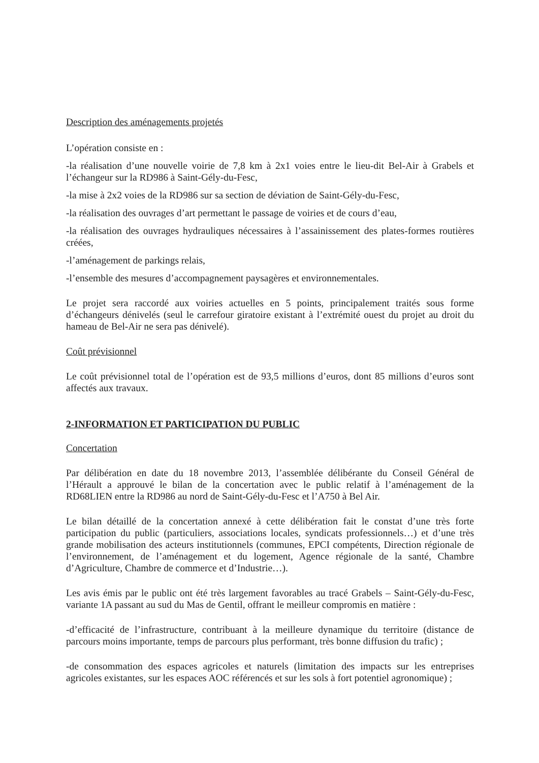Description des aménagements projetés
L’opération consiste en :
-la réalisation d’une nouvelle voirie de 7,8 km à 2x1 voies entre le lieu-dit Bel-Air à Grabels et l’échangeur sur la RD986 à Saint-Gély-du-Fesc,
-la mise à 2x2 voies de la RD986 sur sa section de déviation de Saint-Gély-du-Fesc,
-la réalisation des ouvrages d’art permettant le passage de voiries et de cours d’eau,
-la réalisation des ouvrages hydrauliques nécessaires à l’assainissement des plates-formes routières créées,
-l’aménagement de parkings relais,
-l’ensemble des mesures d’accompagnement paysagères et environnementales.
Le projet sera raccordé aux voiries actuelles en 5 points, principalement traités sous forme d’échangeurs dénivelés (seul le carrefour giratoire existant à l’extrémité ouest du projet au droit du hameau de Bel-Air ne sera pas dénivelé).
Coût prévisionnel
Le coût prévisionnel total de l’opération est de 93,5 millions d’euros, dont 85 millions d’euros sont affectés aux travaux.
2-INFORMATION ET PARTICIPATION DU PUBLIC
Concertation
Par délibération en date du 18 novembre 2013, l’assemblée délibérante du Conseil Général de l’Hérault a approuvé le bilan de la concertation avec le public relatif à l’aménagement de la RD68LIEN entre la RD986 au nord de Saint-Gély-du-Fesc et l’A750 à Bel Air.
Le bilan détaillé de la concertation annexé à cette délibération fait le constat d’une très forte participation du public (particuliers, associations locales, syndicats professionnels…) et d’une très grande mobilisation des acteurs institutionnels (communes, EPCI compétents, Direction régionale de l’environnement, de l’aménagement et du logement, Agence régionale de la santé, Chambre d’Agriculture, Chambre de commerce et d’Industrie…).
Les avis émis par le public ont été très largement favorables au tracé Grabels – Saint-Gély-du-Fesc, variante 1A passant au sud du Mas de Gentil, offrant le meilleur compromis en matière :
-d’efficacité de l’infrastructure, contribuant à la meilleure dynamique du territoire (distance de parcours moins importante, temps de parcours plus performant, très bonne diffusion du trafic) ;
-de consommation des espaces agricoles et naturels (limitation des impacts sur les entreprises agricoles existantes, sur les espaces AOC référencés et sur les sols à fort potentiel agronomique) ;